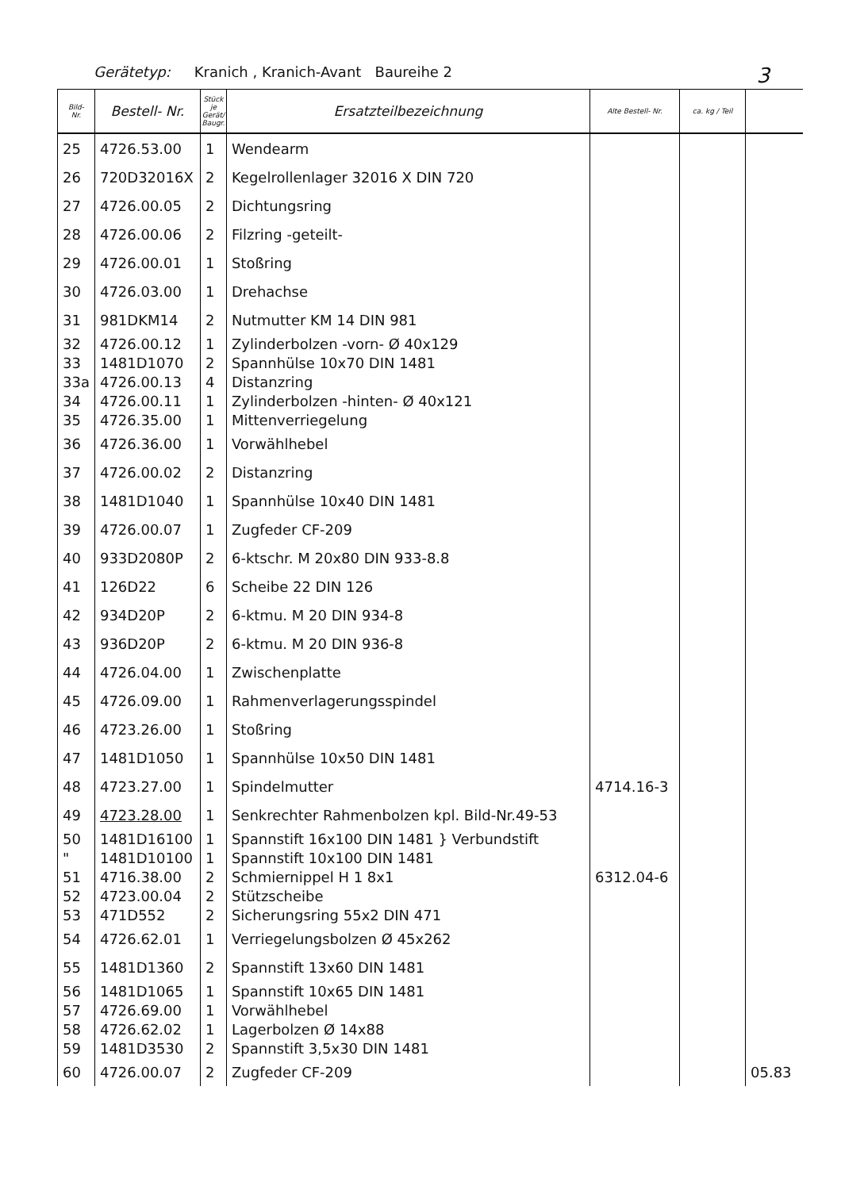Gerätetyp: Kranich , Kranich-Avant Baureihe 2 3
| Bild- Nr. | Bestell- Nr. | Stück je Gerät/ Baugr. | Ersatzteilbezeichnung | Alte Bestell- Nr. | ca. kg / Teil | |
| --- | --- | --- | --- | --- | --- | --- |
| 25 | 4726.53.00 | 1 | Wendearm | | | |
| 26 | 720D32016X | 2 | Kegelrollenlager 32016 X DIN 720 | | | |
| 27 | 4726.00.05 | 2 | Dichtungsring | | | |
| 28 | 4726.00.06 | 2 | Filzring -geteilt- | | | |
| 29 | 4726.00.01 | 1 | Stoßring | | | |
| 30 | 4726.03.00 | 1 | Drehachse | | | |
| 31 | 981DKM14 | 2 | Nutmutter KM 14 DIN 981 | | | |
| 32 | 4726.00.12 | 1 | Zylinderbolzen -vorn- Ø 40x129 | | | |
| 33 | 1481D1070 | 2 | Spannhülse 10x70 DIN 1481 | | | |
| 33a | 4726.00.13 | 4 | Distanzring | | | |
| 34 | 4726.00.11 | 1 | Zylinderbolzen -hinten- Ø 40x121 | | | |
| 35 | 4726.35.00 | 1 | Mittenverriegelung | | | |
| 36 | 4726.36.00 | 1 | Vorwählhebel | | | |
| 37 | 4726.00.02 | 2 | Distanzring | | | |
| 38 | 1481D1040 | 1 | Spannhülse 10x40 DIN 1481 | | | |
| 39 | 4726.00.07 | 1 | Zugfeder CF-209 | | | |
| 40 | 933D2080P | 2 | 6-ktschr. M 20x80 DIN 933-8.8 | | | |
| 41 | 126D22 | 6 | Scheibe 22 DIN 126 | | | |
| 42 | 934D20P | 2 | 6-ktmu. M 20 DIN 934-8 | | | |
| 43 | 936D20P | 2 | 6-ktmu. M 20 DIN 936-8 | | | |
| 44 | 4726.04.00 | 1 | Zwischenplatte | | | |
| 45 | 4726.09.00 | 1 | Rahmenverlagerungsspindel | | | |
| 46 | 4723.26.00 | 1 | Stoßring | | | |
| 47 | 1481D1050 | 1 | Spannhülse 10x50 DIN 1481 | | | |
| 48 | 4723.27.00 | 1 | Spindelmutter | 4714.16-3 | | |
| 49 | 4723.28.00 | 1 | Senkrechter Rahmenbolzen kpl. Bild-Nr.49-53 | | | |
| 50 | 1481D16100 | 1 | Spannstift 16x100 DIN 1481 } Verbundstift | | | |
| " | 1481D10100 | 1 | Spannstift 10x100 DIN 1481 | | | |
| 51 | 4716.38.00 | 2 | Schmiernippel H 1 8x1 | 6312.04-6 | | |
| 52 | 4723.00.04 | 2 | Stützscheibe | | | |
| 53 | 471D552 | 2 | Sicherungsring 55x2 DIN 471 | | | |
| 54 | 4726.62.01 | 1 | Verriegelungsbolzen Ø 45x262 | | | |
| 55 | 1481D1360 | 2 | Spannstift 13x60 DIN 1481 | | | |
| 56 | 1481D1065 | 1 | Spannstift 10x65 DIN 1481 | | | |
| 57 | 4726.69.00 | 1 | Vorwählhebel | | | |
| 58 | 4726.62.02 | 1 | Lagerbolzen Ø 14x88 | | | |
| 59 | 1481D3530 | 2 | Spannstift 3,5x30 DIN 1481 | | | |
| 60 | 4726.00.07 | 2 | Zugfeder CF-209 | | | 05.83 |